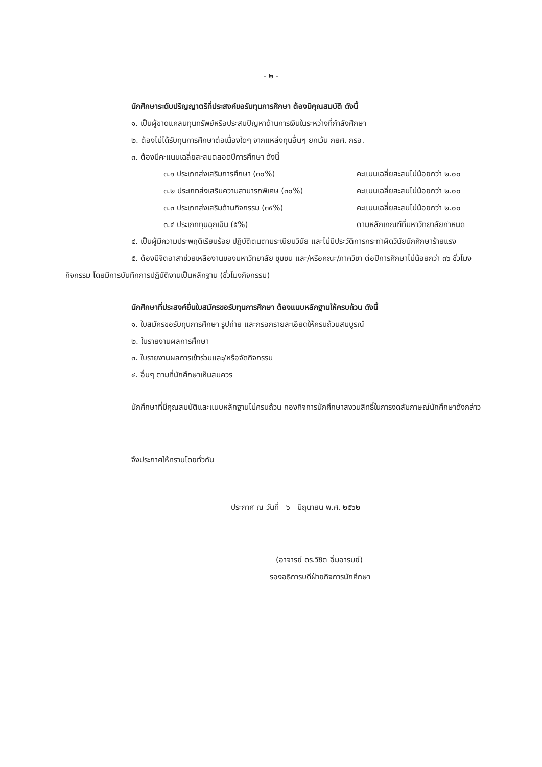- ๒ -
นักศึกษาระดับปริญญาตรีที่ประสงค์ขอรับทุนการศึกษา ต้องมีคุณสมบัติ ดังนี้
๑. เป็นผู้ขาดแคลนทุนทรัพย์หรือประสบปัญหาด้านการเงินในระหว่างที่กำลังศึกษา
๒. ต้องไม่ได้รับทุนการศึกษาต่อเนื่องใดๆ จากแหล่งทุนอื่นๆ ยกเว้น กยศ. กรอ.
๓. ต้องมีคะแนนเฉลี่ยสะสมตลอดปีการศึกษา ดังนี้
๓.๑ ประเภทส่งเสริมการศึกษา (๓๐%) คะแนนเฉลี่ยสะสมไม่น้อยกว่า ๒.๐๐
๓.๒ ประเภทส่งเสริมความสามารถพิเศษ (๓๐%) คะแนนเฉลี่ยสะสมไม่น้อยกว่า ๒.๐๐
๓.๓ ประเภทส่งเสริมด้านกิจกรรม (๓๕%) คะแนนเฉลี่ยสะสมไม่น้อยกว่า ๒.๐๐
๓.๔ ประเภททุนฉุกเฉิน (๕%) ตามหลักเกณฑ์ที่มหาวิทยาลัยกำหนด
๔. เป็นผู้มีความประพฤติเรียบร้อย ปฏิบัติตนตามระเบียบวินัย และไม่มีประวัติการกระทำผิดวินัยนักศึกษาร้ายแรง
๕. ต้องมีจิตอาสาช่วยเหลืองานของมหาวิทยาลัย ชุมชน และ/หรือคณะ/ภาควิชา ต่อปีการศึกษาไม่น้อยกว่า ๓๖ ชั่วโมงกิจกรรม โดยมีการบันทึกการปฏิบัติงานเป็นหลักฐาน (ชั่วโมงกิจกรรม)
นักศึกษาที่ประสงค์ยื่นใบสมัครขอรับทุนการศึกษา ต้องแนบหลักฐานให้ครบถ้วน ดังนี้
๑. ใบสมัครขอรับทุนการศึกษา รูปถ่าย และกรอกรายละเอียดให้ครบถ้วนสมบูรณ์
๒. ใบรายงานผลการศึกษา
๓. ใบรายงานผลการเข้าร่วมและ/หรือจัดกิจกรรม
๔. อื่นๆ ตามที่นักศึกษาเห็นสมควร
นักศึกษาที่มีคุณสมบัติและแนบหลักฐานไม่ครบถ้วน กองกิจการนักศึกษาสงวนสิทธิ์ในการงดสัมภาษณ์นักศึกษาดังกล่าว
จึงประกาศให้ทราบโดยทั่วกัน
ประกาศ ณ วันที่ ๖ มิถุนายน พ.ศ. ๒๕๖๒
(อาจารย์ ดร.วิชิต อิ่มอารมย์)
รองอธิการบดีฝ่ายกิจการนักศึกษา